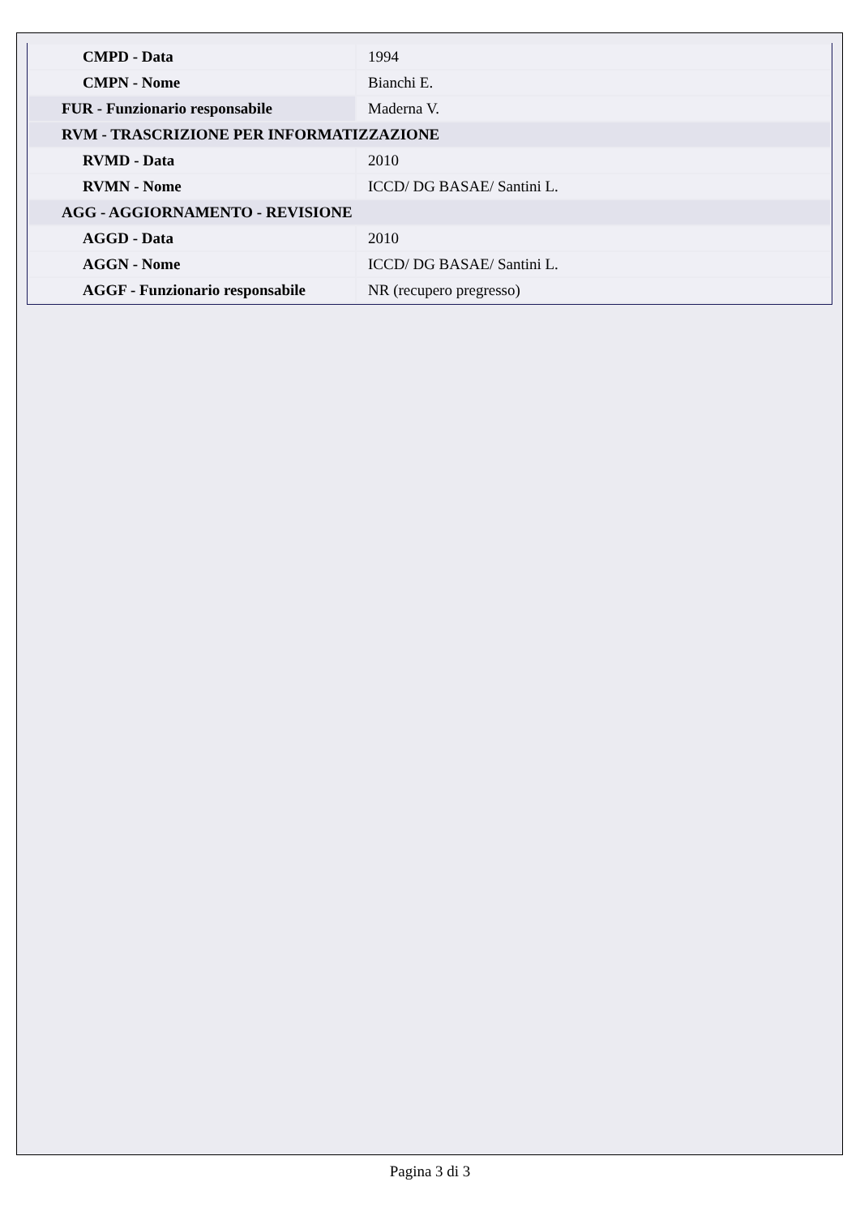| CMPD - Data | 1994 |
| CMPN - Nome | Bianchi E. |
| FUR - Funzionario responsabile | Maderna V. |
| RVM - TRASCRIZIONE PER INFORMATIZZAZIONE | |
| RVMD - Data | 2010 |
| RVMN - Nome | ICCD/ DG BASAE/ Santini L. |
| AGG - AGGIORNAMENTO - REVISIONE | |
| AGGD - Data | 2010 |
| AGGN - Nome | ICCD/ DG BASAE/ Santini L. |
| AGGF - Funzionario responsabile | NR (recupero pregresso) |
Pagina 3 di 3